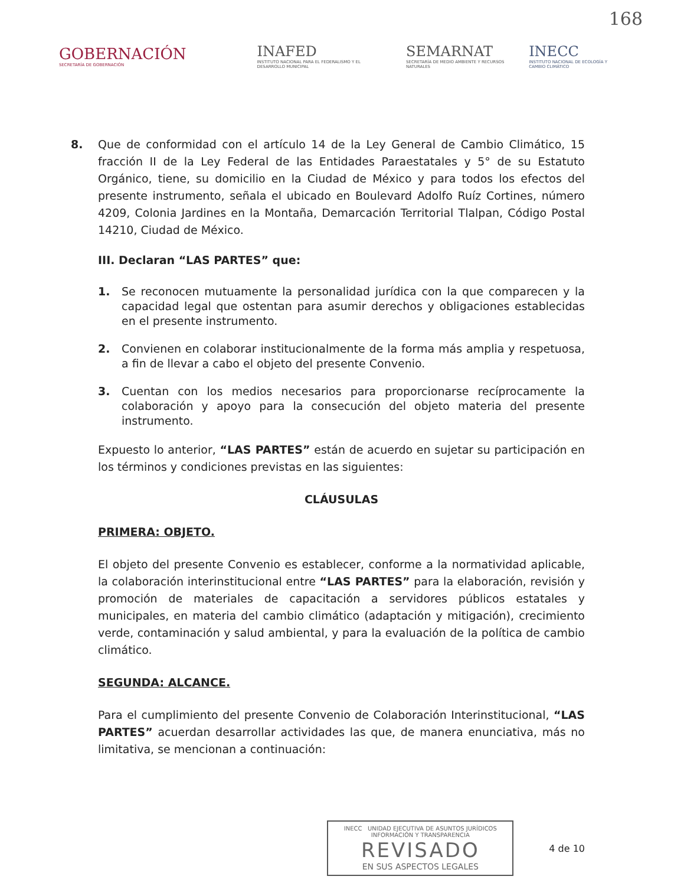168
GOBERNACIÓN
SECRETARÍA DE GOBERNACIÓN
INAFED
INSTITUTO NACIONAL PARA EL FEDERALISMO Y EL DESARROLLO MUNICIPAL
SEMARNAT
SECRETARÍA DE MEDIO AMBIENTE Y RECURSOS NATURALES
INECC
INSTITUTO NACIONAL DE ECOLOGÍA Y CAMBIO CLIMÁTICO
8. Que de conformidad con el artículo 14 de la Ley General de Cambio Climático, 15 fracción II de la Ley Federal de las Entidades Paraestatales y 5° de su Estatuto Orgánico, tiene, su domicilio en la Ciudad de México y para todos los efectos del presente instrumento, señala el ubicado en Boulevard Adolfo Ruíz Cortines, número 4209, Colonia Jardines en la Montaña, Demarcación Territorial Tlalpan, Código Postal 14210, Ciudad de México.
III. Declaran “LAS PARTES” que:
1. Se reconocen mutuamente la personalidad jurídica con la que comparecen y la capacidad legal que ostentan para asumir derechos y obligaciones establecidas en el presente instrumento.
2. Convienen en colaborar institucionalmente de la forma más amplia y respetuosa, a fin de llevar a cabo el objeto del presente Convenio.
3. Cuentan con los medios necesarios para proporcionarse recíprocamente la colaboración y apoyo para la consecución del objeto materia del presente instrumento.
Expuesto lo anterior, “LAS PARTES” están de acuerdo en sujetar su participación en los términos y condiciones previstas en las siguientes:
CLÁUSULAS
PRIMERA: OBJETO.
El objeto del presente Convenio es establecer, conforme a la normatividad aplicable, la colaboración interinstitucional entre “LAS PARTES” para la elaboración, revisión y promoción de materiales de capacitación a servidores públicos estatales y municipales, en materia del cambio climático (adaptación y mitigación), crecimiento verde, contaminación y salud ambiental, y para la evaluación de la política de cambio climático.
SEGUNDA: ALCANCE.
Para el cumplimiento del presente Convenio de Colaboración Interinstitucional, “LAS PARTES” acuerdan desarrollar actividades las que, de manera enunciativa, más no limitativa, se mencionan a continuación:
INECC UNIDAD EJECUTIVA DE ASUNTOS JURÍDICOS INFORMACIÓN Y TRANSPARENCIA
REVISADO
EN SUS ASPECTOS LEGALES
4 de 10